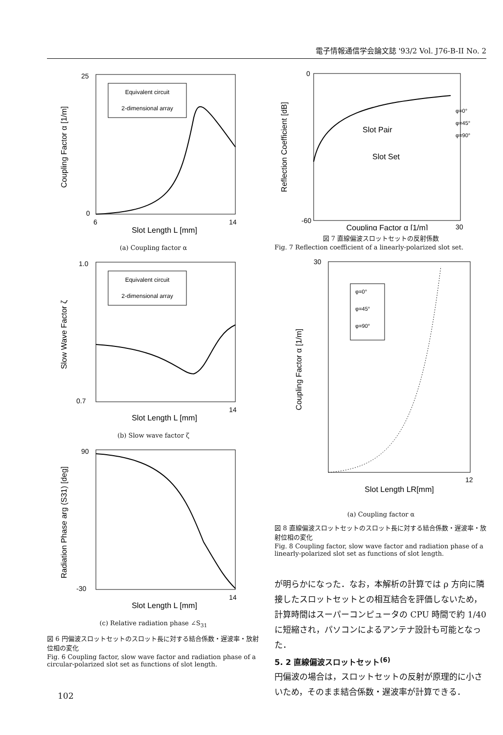電子情報通信学会論文誌 '93/2 Vol. J76-B-II No. 2
Coupling Factor α [1/m]
Slot Length L [mm]
Equivalent circuit
2-dimensional array
25
0
6
14
(a) Coupling factor α
Slow Wave Factor ζ
Slot Length L [mm]
Equivalent circuit
2-dimensional array
1.0
0.7
14
(b) Slow wave factor ζ
Radiation Phase arg (S31) [deg]
Slot Length L [mm]
90
-30
14
(c) Relative radiation phase ∠S<sub>31</sub>
図 6 円偏波スロットセットのスロット長に対する結合係数・遅波率・放射位相の変化
Fig. 6 Coupling factor, slow wave factor and radiation phase of a circular-polarized slot set as functions of slot length.
Reflection Coefficient [dB]
Coupling Factor α [1/m]
Slot Pair
Slot Set
φ=0°
φ=45°
φ=90°
0
-60
30
図 7 直線偏波スロットセットの反射係数
Fig. 7 Reflection coefficient of a linearly-polarized slot set.
Coupling Factor α [1/m]
Slot Length LR[mm]
φ=0°
φ=45°
φ=90°
30
12
(a) Coupling factor α
図 8 直線偏波スロットセットのスロット長に対する結合係数・遅波率・放射位相の変化
Fig. 8 Coupling factor, slow wave factor and radiation phase of a linearly-polarized slot set as functions of slot length.
が明らかになった．なお，本解析の計算では ρ 方向に隣接したスロットセットとの相互結合を評価しないため，計算時間はスーパーコンピュータの CPU 時間で約 1/40 に短縮され，パソコンによるアンテナ設計も可能となった．
5. 2 直線偏波スロットセット<sup>(6)</sup>
円偏波の場合は，スロットセットの反射が原理的に小さいため，そのまま結合係数・遅波率が計算できる．
102